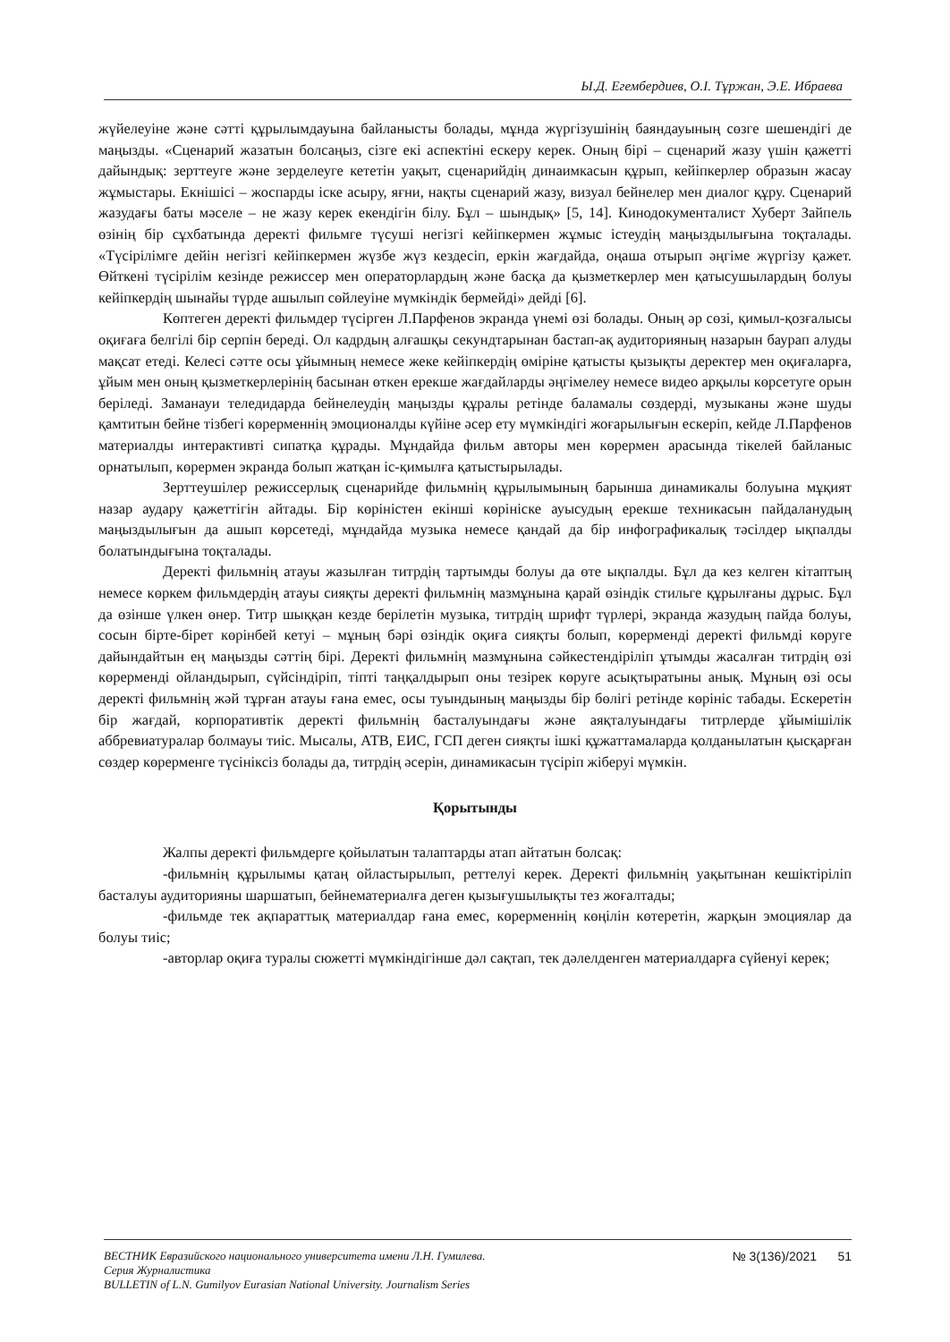Ы.Д. Егембердиев, О.І. Тұржан, Э.Е. Ибраева
жүйелеуіне және сәтті құрылымдауына байланысты болады, мұнда жүргізушінің баяндауының сөзге шешендігі де маңызды. «Сценарий жазатын болсаңыз, сізге екі аспектіні ескеру керек. Оның бірі – сценарий жазу үшін қажетті дайындық: зерттеуге және зерделеуге кететін уақыт, сценарийдің динаимкасын құрып, кейіпкерлер образын жасау жұмыстары. Екнішісі – жоспарды іске асыру, яғни, нақты сценарий жазу, визуал бейнелер мен диалог құру. Сценарий жазудағы баты мәселе – не жазу керек екендігін білу. Бұл – шындық» [5, 14]. Кинодокументалист Хуберт Зайпель өзінің бір сұхбатында деректі фильмге түсуші негізгі кейіпкермен жұмыс істеудің маңыздылығына тоқталады. «Түсірілімге дейін негізгі кейіпкермен жүзбе жүз кездесіп, еркін жағдайда, оңаша отырып әңгіме жүргізу қажет. Өйткені түсірілім кезінде режиссер мен операторлардың және басқа да қызметкерлер мен қатысушылардың болуы кейіпкердің шынайы түрде ашылып сөйлеуіне мүмкіндік бермейді» дейді [6].
Көптеген деректі фильмдер түсірген Л.Парфенов экранда үнемі өзі болады. Оның әр сөзі, қимыл-қозғалысы оқиғаға белгілі бір серпін береді. Ол кадрдың алғашқы секундтарынан бастап-ақ аудиторияның назарын баурап алуды мақсат етеді. Келесі сәтте осы ұйымның немесе жеке кейіпкердің өміріне қатысты қызықты деректер мен оқиғаларға, ұйым мен оның қызметкерлерінің басынан өткен ерекше жағдайларды әңгімелеу немесе видео арқылы көрсетуге орын беріледі. Заманауи теледидарда бейнелеудің маңызды құралы ретінде баламалы сөздерді, музыканы және шуды қамтитын бейне тізбегі көрерменнің эмоционалды күйіне әсер ету мүмкіндігі жоғарылығын ескеріп, кейде Л.Парфенов материалды интерактивті сипатқа құрады. Мұндайда фильм авторы мен көрермен арасында тікелей байланыс орнатылып, көрермен экранда болып жатқан іс-қимылға қатыстырылады.
Зерттеушілер режиссерлық сценарийде фильмнің құрылымының барынша динамикалы болуына мұқият назар аудару қажеттігін айтады. Бір көріністен екінші көрініске ауысудың ерекше техникасын пайдаланудың маңыздылығын да ашып көрсетеді, мұндайда музыка немесе қандай да бір инфографикалық тәсілдер ықпалды болатындығына тоқталады.
Деректі фильмнің атауы жазылған титрдің тартымды болуы да өте ықпалды. Бұл да кез келген кітаптың немесе көркем фильмдердің атауы сияқты деректі фильмнің мазмұнына қарай өзіндік стильге құрылғаны дұрыс. Бұл да өзінше үлкен өнер. Титр шыққан кезде берілетін музыка, титрдің шрифт түрлері, экранда жазудың пайда болуы, сосын бірте-бірет көрінбей кетуі – мұның бәрі өзіндік оқиға сияқты болып, көрерменді деректі фильмді көруге дайындайтын ең маңызды сәттің бірі. Деректі фильмнің мазмұнына сәйкестендіріліп ұтымды жасалған титрдің өзі көрерменді ойландырып, сүйсіндіріп, тіпті таңқалдырып оны тезірек көруге асықтыратыны анық. Мұның өзі осы деректі фильмнің жәй тұрған атауы ғана емес, осы туындының маңызды бір бөлігі ретінде көрініс табады. Ескеретін бір жағдай, корпоративтік деректі фильмнің басталуындағы және аяқталуындағы титрлерде ұйымішілік аббревиатуралар болмауы тиіс. Мысалы, АТВ, ЕИС, ГСП деген сияқты ішкі құжаттамаларда қолданылатын қысқарған сөздер көрерменге түсініксіз болады да, титрдің әсерін, динамикасын түсіріп жіберуі мүмкін.
Қорытынды
Жалпы деректі фильмдерге қойылатын талаптарды атап айтатын болсақ:
-фильмнің құрылымы қатаң ойластырылып, реттелуі керек. Деректі фильмнің уақытынан кешіктіріліп басталуы аудиторияны шаршатып, бейнематериалға деген қызығушылықты тез жоғалтады;
-фильмде тек ақпараттық материалдар ғана емес, көрерменнің көңілін көтеретін, жарқын эмоциялар да болуы тиіс;
-авторлар оқиға туралы сюжетті мүмкіндігінше дәл сақтап, тек дәлелденген материалдарға сүйенуі керек;
ВЕСТНИК Евразийского национального университета имени Л.Н. Гумилева.
Серия Журналистика
BULLETIN of L.N. Gumilyov Eurasian National University. Journalism Series
№ 3(136)/2021 51